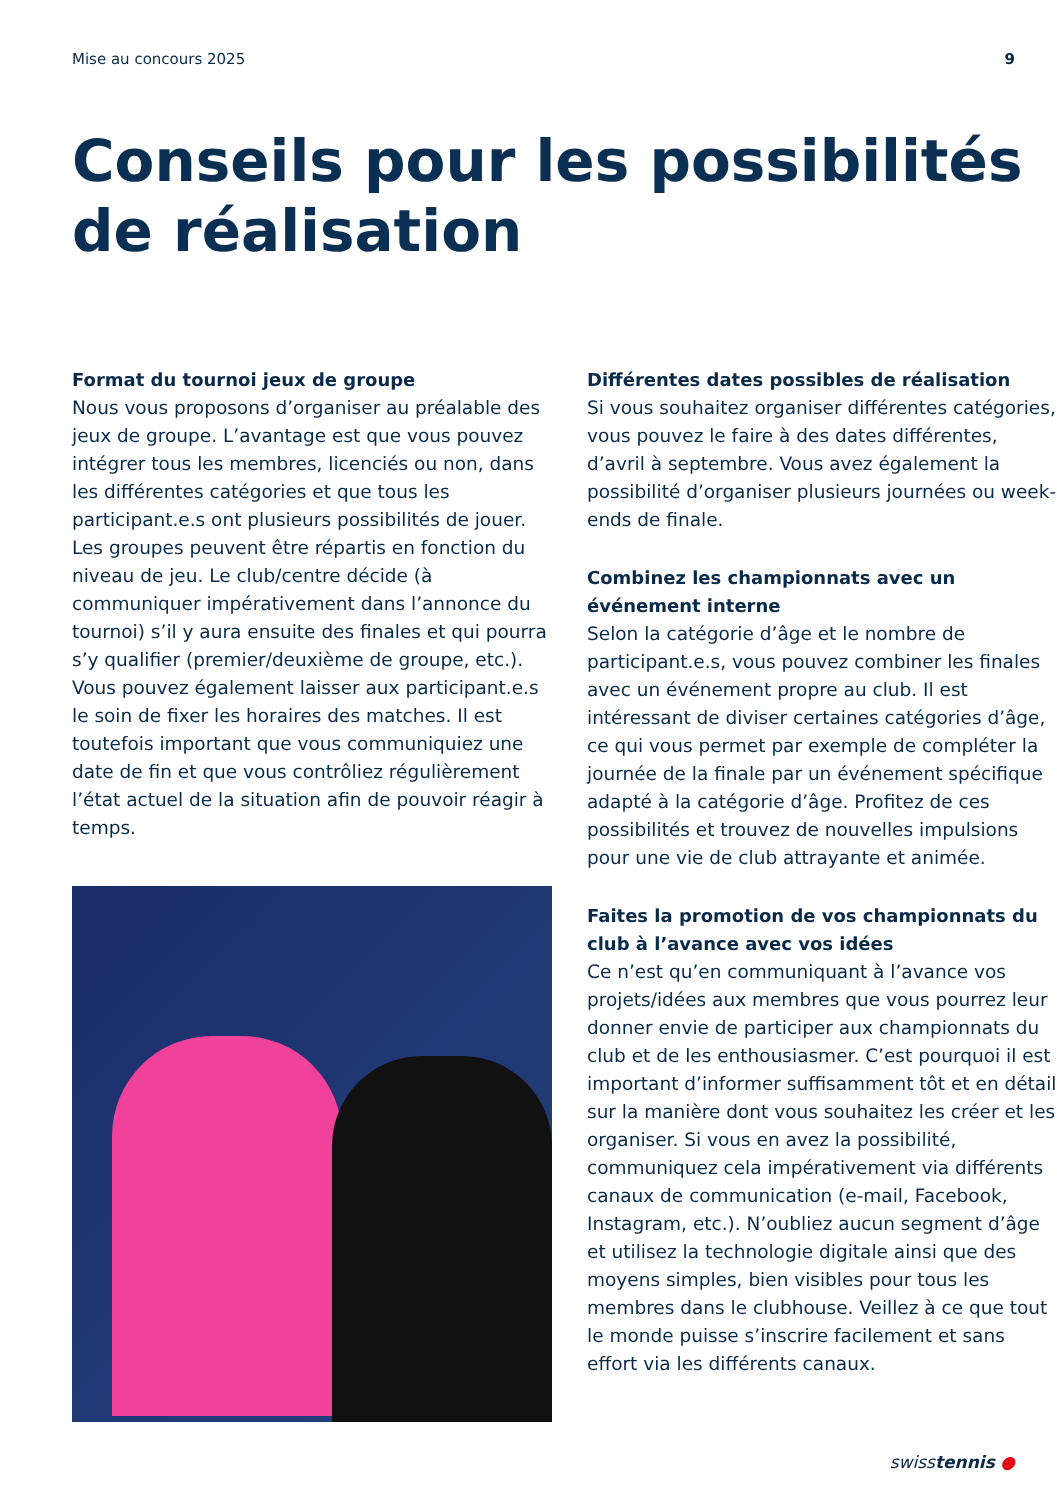Mise au concours 2025 9
Conseils pour les possibilités
de réalisation
Format du tournoi jeux de groupe
Nous vous proposons d’organiser au préalable des jeux de groupe. L’avantage est que vous pouvez intégrer tous les membres, licenciés ou non, dans les différentes catégories et que tous les participant.e.s ont plusieurs possibilités de jouer. Les groupes peuvent être répartis en fonction du niveau de jeu. Le club/centre décide (à communiquer impérativement dans l’annonce du tournoi) s’il y aura ensuite des finales et qui pourra s’y qualifier (premier/deuxième de groupe, etc.). Vous pouvez également laisser aux participant.e.s le soin de fixer les horaires des matches. Il est toutefois important que vous communiquiez une date de fin et que vous contrôliez régulièrement l’état actuel de la situation afin de pouvoir réagir à temps.
Différentes dates possibles de réalisation
Si vous souhaitez organiser différentes catégories, vous pouvez le faire à des dates différentes, d’avril à septembre. Vous avez également la possibilité d’organiser plusieurs journées ou week-ends de finale.
Combinez les championnats avec un événement interne
Selon la catégorie d’âge et le nombre de participant.e.s, vous pouvez combiner les finales avec un événement propre au club. Il est intéressant de diviser certaines catégories d’âge, ce qui vous permet par exemple de compléter la journée de la finale par un événement spécifique adapté à la catégorie d’âge. Profitez de ces possibilités et trouvez de nouvelles impulsions pour une vie de club attrayante et animée.
Faites la promotion de vos championnats du club à l’avance avec vos idées
Ce n’est qu’en communiquant à l’avance vos projets/idées aux membres que vous pourrez leur donner envie de participer aux championnats du club et de les enthousiasmer. C’est pourquoi il est important d’informer suffisamment tôt et en détail sur la manière dont vous souhaitez les créer et les organiser. Si vous en avez la possibilité, communiquez cela impérativement via différents canaux de communication (e-mail, Facebook, Instagram, etc.). N’oubliez aucun segment d’âge et utilisez la technologie digitale ainsi que des moyens simples, bien visibles pour tous les membres dans le clubhouse. Veillez à ce que tout le monde puisse s’inscrire facilement et sans effort via les différents canaux.
swisstennis ●